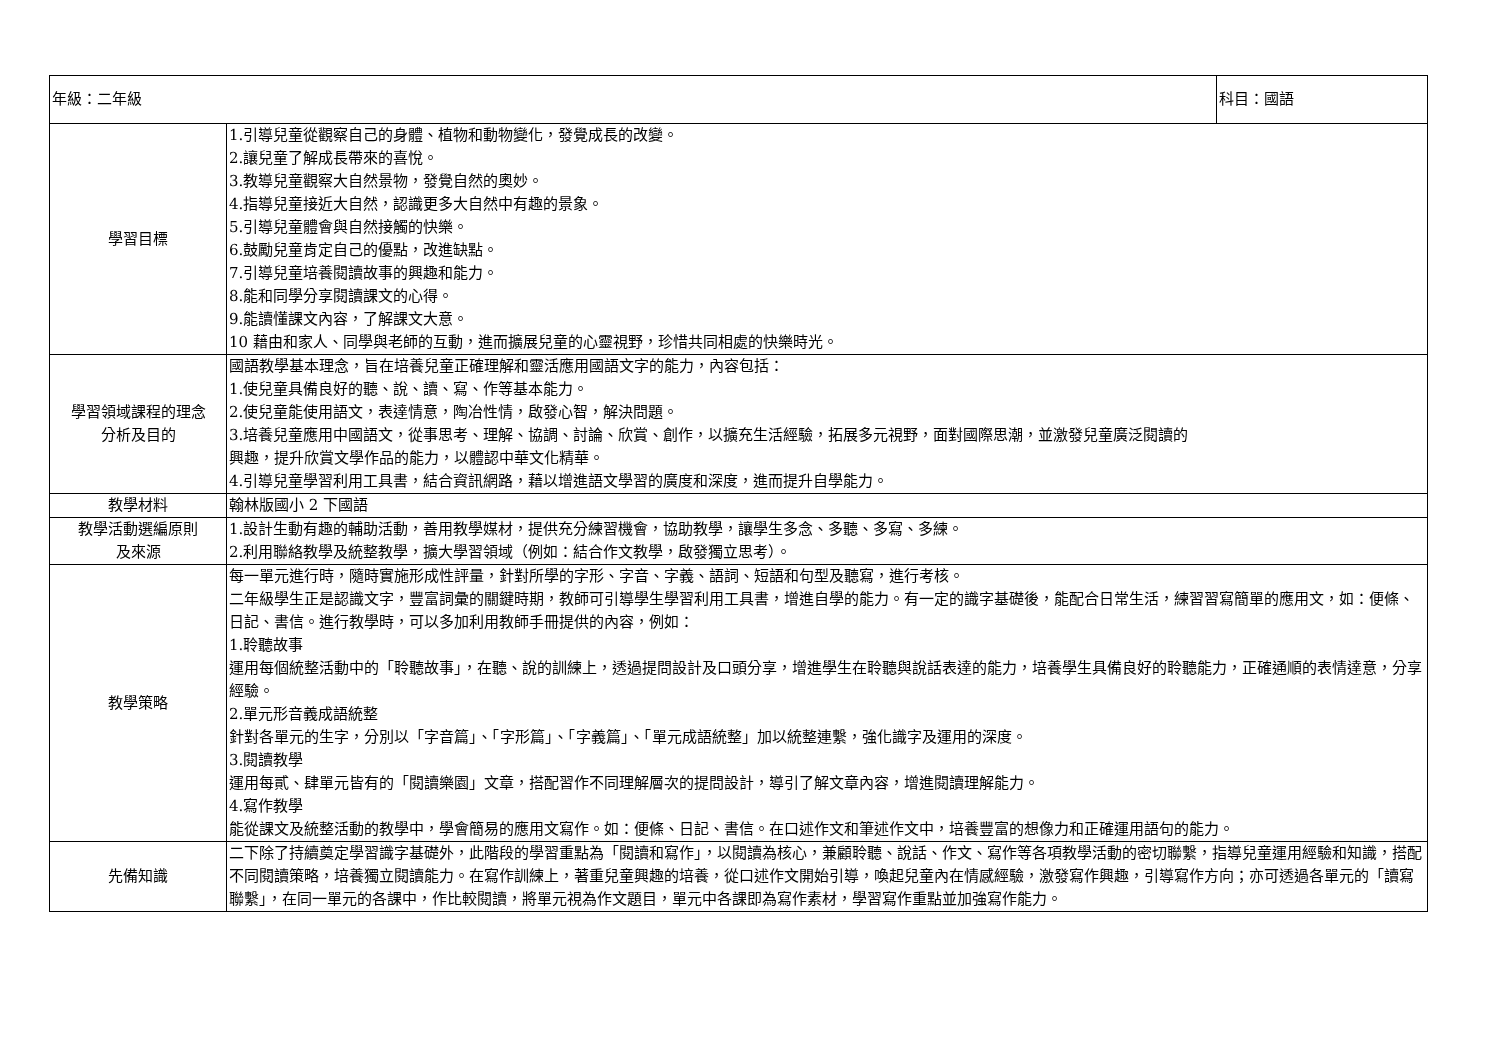| 年級：二年級 | | 科目：國語 |
| 學習目標 | 1.引導兒童從觀察自己的身體、植物和動物變化，發覺成長的改變。 2.讓兒童了解成長帶來的喜悅。 3.教導兒童觀察大自然景物，發覺自然的奧妙。 4.指導兒童接近大自然，認識更多大自然中有趣的景象。 5.引導兒童體會與自然接觸的快樂。 6.鼓勵兒童肯定自己的優點，改進缺點。 7.引導兒童培養閱讀故事的興趣和能力。 8.能和同學分享閱讀課文的心得。 9.能讀懂課文內容，了解課文大意。 10 藉由和家人、同學與老師的互動，進而擴展兒童的心靈視野，珍惜共同相處的快樂時光。 | |
| 學習領域課程的理念 分析及目的 | 國語教學基本理念，旨在培養兒童正確理解和靈活應用國語文字的能力，內容包括： 1.使兒童具備良好的聽、說、讀、寫、作等基本能力。 2.使兒童能使用語文，表達情意，陶冶性情，啟發心智，解決問題。 3.培養兒童應用中國語文，從事思考、理解、協調、討論、欣賞、創作，以擴充生活經驗，拓展多元視野，面對國際思潮，並激發兒童廣泛閱讀的 興趣，提升欣賞文學作品的能力，以體認中華文化精華。 4.引導兒童學習利用工具書，結合資訊網路，藉以增進語文學習的廣度和深度，進而提升自學能力。 | |
| 教學材料 | 翰林版國小 2 下國語 | |
| 教學活動選編原則 及來源 | 1.設計生動有趣的輔助活動，善用教學媒材，提供充分練習機會，協助教學，讓學生多念、多聽、多寫、多練。 2.利用聯絡教學及統整教學，擴大學習領域（例如：結合作文教學，啟發獨立思考）。 | |
| 教學策略 | 每一單元進行時，隨時實施形成性評量，針對所學的字形、字音、字義、語詞、短語和句型及聽寫，進行考核。 二年級學生正是認識文字，豐富詞彙的關鍵時期，教師可引導學生學習利用工具書，增進自學的能力。有一定的識字基礎後，能配合日常生活，練習習寫簡單的應用文，如：便條、日記、書信。進行教學時，可以多加利用教師手冊提供的內容，例如： 1.聆聽故事 運用每個統整活動中的「聆聽故事」，在聽、說的訓練上，透過提問設計及口頭分享，增進學生在聆聽與說話表達的能力，培養學生具備良好的聆聽能力，正確通順的表情達意，分享經驗。 2.單元形音義成語統整 針對各單元的生字，分別以「字音篇」、「字形篇」、「字義篇」、「單元成語統整」加以統整連繫，強化識字及運用的深度。 3.閱讀教學 運用每貳、肆單元皆有的「閱讀樂園」文章，搭配習作不同理解層次的提問設計，導引了解文章內容，增進閱讀理解能力。 4.寫作教學 能從課文及統整活動的教學中，學會簡易的應用文寫作。如：便條、日記、書信。在口述作文和筆述作文中，培養豐富的想像力和正確運用語句的能力。 | |
| 先備知識 | 二下除了持續奠定學習識字基礎外，此階段的學習重點為「閱讀和寫作」，以閱讀為核心，兼顧聆聽、說話、作文、寫作等各項教學活動的密切聯繫，指導兒童運用經驗和知識，搭配不同閱讀策略，培養獨立閱讀能力。在寫作訓練上，著重兒童興趣的培養，從口述作文開始引導，喚起兒童內在情感經驗，激發寫作興趣，引導寫作方向；亦可透過各單元的「讀寫聯繫」，在同一單元的各課中，作比較閱讀，將單元視為作文題目，單元中各課即為寫作素材，學習寫作重點並加強寫作能力。 | |